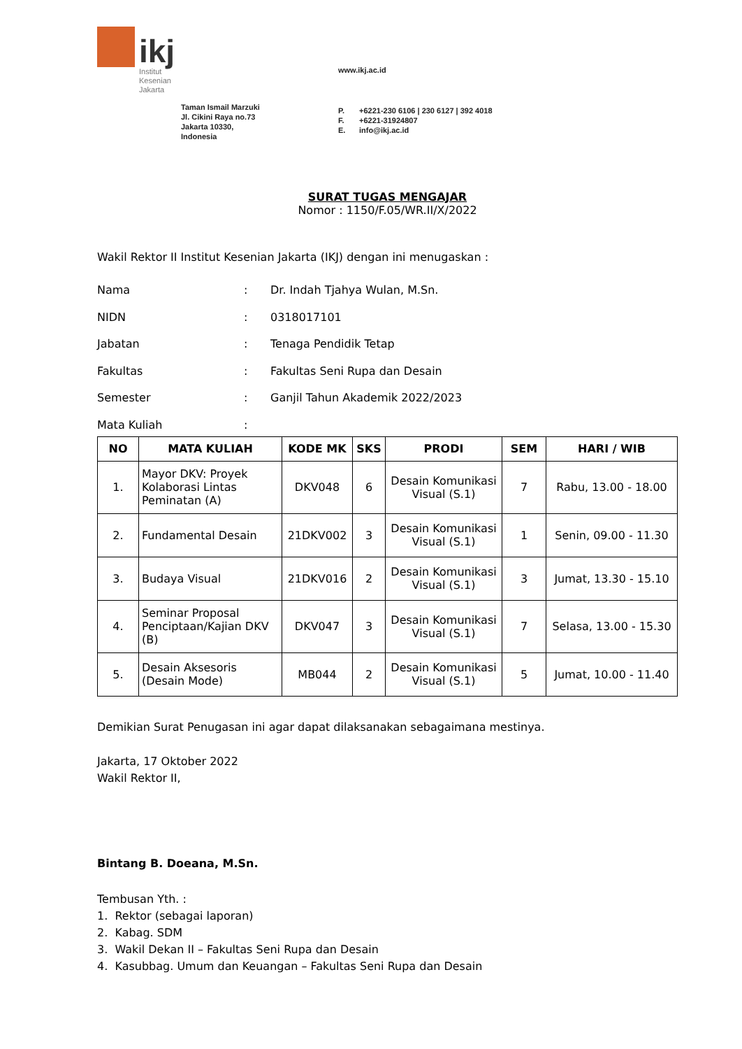ikj
Institut
Kesenian
Jakarta
Taman Ismail Marzuki
Jl. Cikini Raya no.73
Jakarta 10330,
Indonesia
www.ikj.ac.id
P. +6221-230 6106 | 230 6127 | 392 4018
F. +6221-31924807
E. info@ikj.ac.id
SURAT TUGAS MENGAJAR
Nomor : 1150/F.05/WR.II/X/2022
Wakil Rektor II Institut Kesenian Jakarta (IKJ) dengan ini menugaskan :
Nama: Dr. Indah Tjahya Wulan, M.Sn.
NIDN: 0318017101
Jabatan: Tenaga Pendidik Tetap
Fakultas: Fakultas Seni Rupa dan Desain
Semester: Ganjil Tahun Akademik 2022/2023
Mata Kuliah:
| NO | MATA KULIAH | KODE MK | SKS | PRODI | SEM | HARI / WIB |
| --- | --- | --- | --- | --- | --- | --- |
| 1. | Mayor DKV: Proyek Kolaborasi Lintas Peminatan (A) | DKV048 | 6 | Desain Komunikasi Visual (S.1) | 7 | Rabu, 13.00 - 18.00 |
| 2. | Fundamental Desain | 21DKV002 | 3 | Desain Komunikasi Visual (S.1) | 1 | Senin, 09.00 - 11.30 |
| 3. | Budaya Visual | 21DKV016 | 2 | Desain Komunikasi Visual (S.1) | 3 | Jumat, 13.30 - 15.10 |
| 4. | Seminar Proposal Penciptaan/Kajian DKV (B) | DKV047 | 3 | Desain Komunikasi Visual (S.1) | 7 | Selasa, 13.00 - 15.30 |
| 5. | Desain Aksesoris (Desain Mode) | MB044 | 2 | Desain Komunikasi Visual (S.1) | 5 | Jumat, 10.00 - 11.40 |
Demikian Surat Penugasan ini agar dapat dilaksanakan sebagaimana mestinya.
Jakarta, 17 Oktober 2022
Wakil Rektor II,
Bintang B. Doeana, M.Sn.
Tembusan Yth. :
1. Rektor (sebagai laporan)
2. Kabag. SDM
3. Wakil Dekan II – Fakultas Seni Rupa dan Desain
4. Kasubbag. Umum dan Keuangan – Fakultas Seni Rupa dan Desain